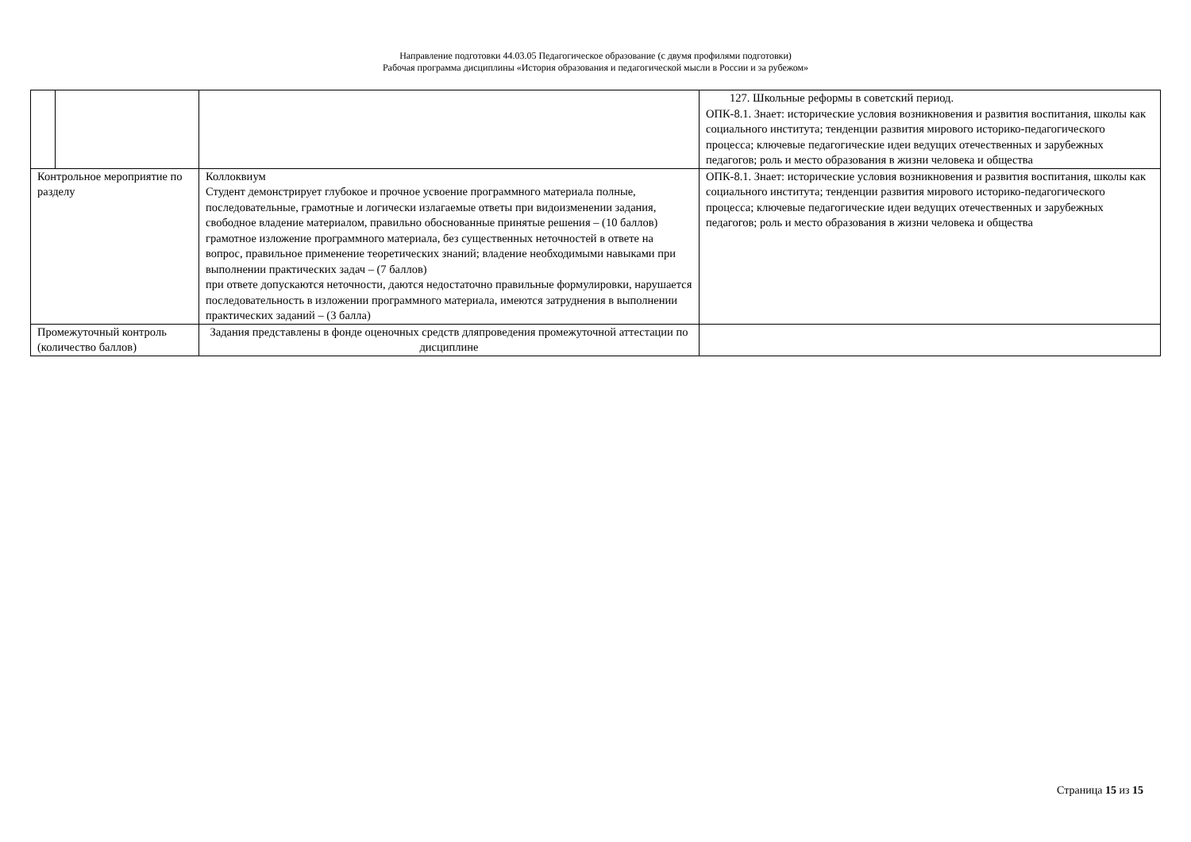Направление подготовки 44.03.05 Педагогическое образование (с двумя профилями подготовки)
Рабочая программа дисциплины «История образования и педагогической мысли в России и за рубежом»
| | | | 127. Школьные реформы в советский период. ОПК-8.1. Знает: исторические условия возникновения и развития воспитания, школы как социального института; тенденции развития мирового историко-педагогического процесса; ключевые педагогические идеи ведущих отечественных и зарубежных педагогов; роль и место образования в жизни человека и общества |
| Контрольное мероприятие по разделу | | Коллоквиум Студент демонстрирует глубокое и прочное усвоение программного материала полные, последовательные, грамотные и логически излагаемые ответы при видоизменении задания, свободное владение материалом, правильно обоснованные принятые решения – (10 баллов) грамотное изложение программного материала, без существенных неточностей в ответе на вопрос, правильное применение теоретических знаний; владение необходимыми навыками при выполнении практических задач – (7 баллов) при ответе допускаются неточности, даются недостаточно правильные формулировки, нарушается последовательность в изложении программного материала, имеются затруднения в выполнении практических заданий – (3 балла) | ОПК-8.1. Знает: исторические условия возникновения и развития воспитания, школы как социального института; тенденции развития мирового историко-педагогического процесса; ключевые педагогические идеи ведущих отечественных и зарубежных педагогов; роль и место образования в жизни человека и общества |
| Промежуточный контроль (количество баллов) | | Задания представлены в фонде оценочных средств дляпроведения промежуточной аттестации по дисциплине | |
Страница 15 из 15